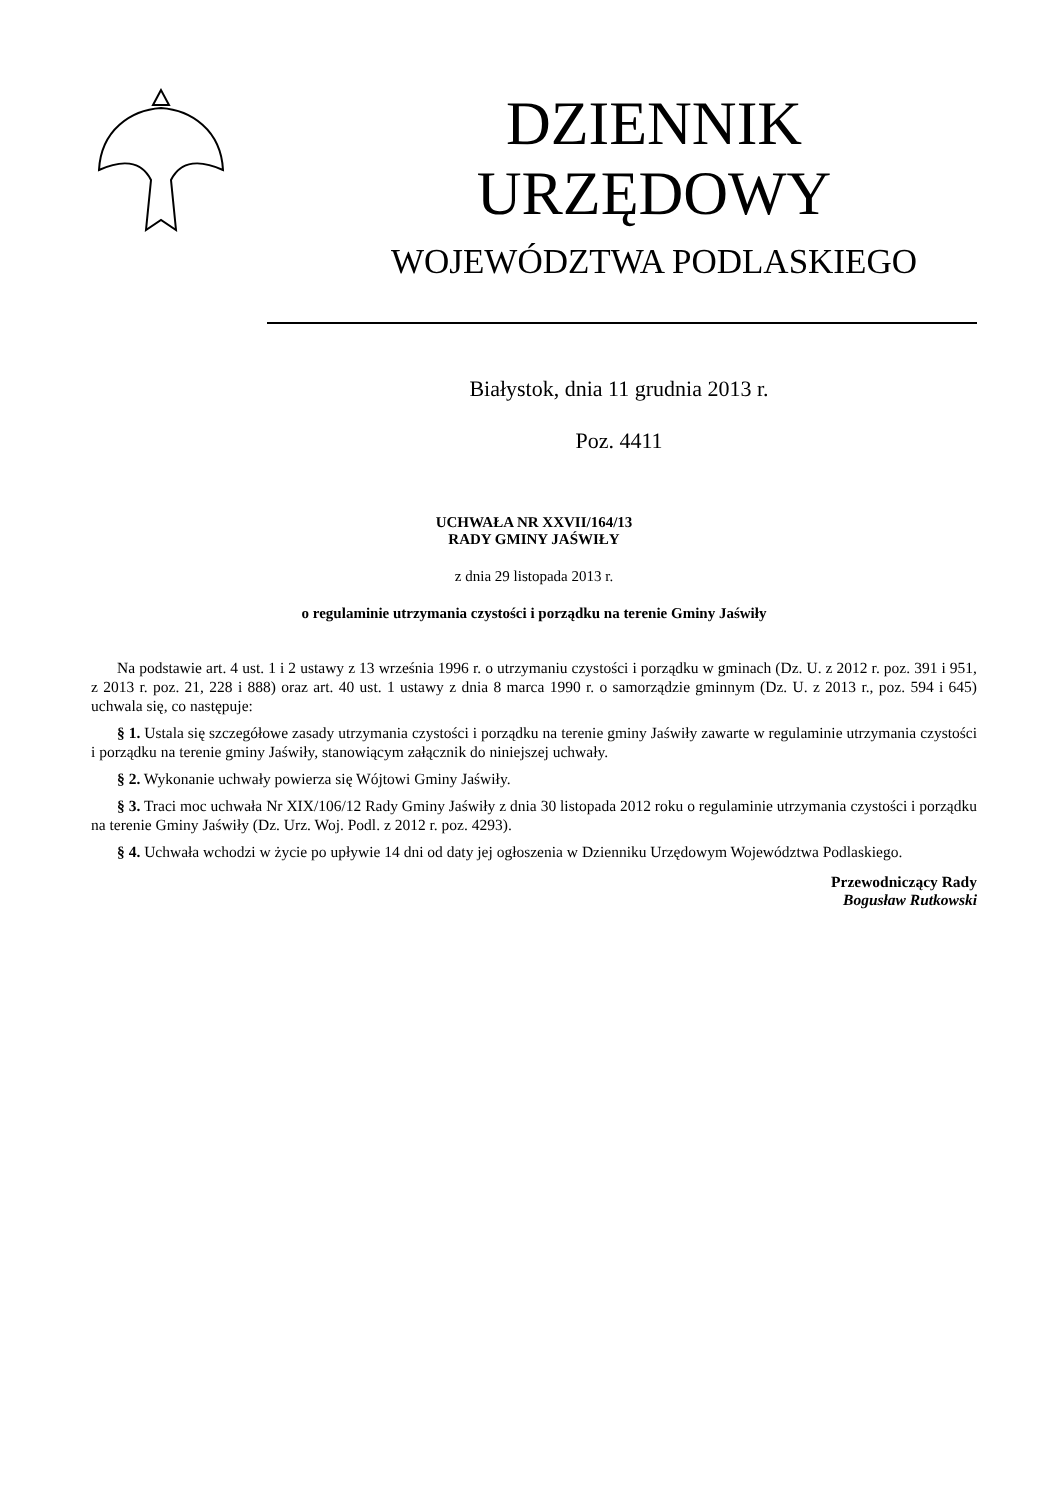DZIENNIK URZĘDOWY
WOJEWÓDZTWA PODLASKIEGO
Białystok, dnia 11 grudnia 2013 r.
Poz. 4411
UCHWAŁA NR XXVII/164/13
RADY GMINY JAŚWIŁY
z dnia 29 listopada 2013 r.
o regulaminie utrzymania czystości i porządku na terenie Gminy Jaświły
Na podstawie art. 4 ust. 1 i 2 ustawy z 13 września 1996 r. o utrzymaniu czystości i porządku w gminach (Dz. U. z 2012 r. poz. 391 i 951, z 2013 r. poz. 21, 228 i 888) oraz art. 40 ust. 1 ustawy z dnia 8 marca 1990 r. o samorządzie gminnym (Dz. U. z 2013 r., poz. 594 i 645) uchwala się, co następuje:
§ 1. Ustala się szczegółowe zasady utrzymania czystości i porządku na terenie gminy Jaświły zawarte w regulaminie utrzymania czystości i porządku na terenie gminy Jaświły, stanowiącym załącznik do niniejszej uchwały.
§ 2. Wykonanie uchwały powierza się Wójtowi Gminy Jaświły.
§ 3. Traci moc uchwała Nr XIX/106/12 Rady Gminy Jaświły z dnia 30 listopada 2012 roku o regulaminie utrzymania czystości i porządku na terenie Gminy Jaświły (Dz. Urz. Woj. Podl. z 2012 r. poz. 4293).
§ 4. Uchwała wchodzi w życie po upływie 14 dni od daty jej ogłoszenia w Dzienniku Urzędowym Województwa Podlaskiego.
Przewodniczący Rady
Bogusław Rutkowski